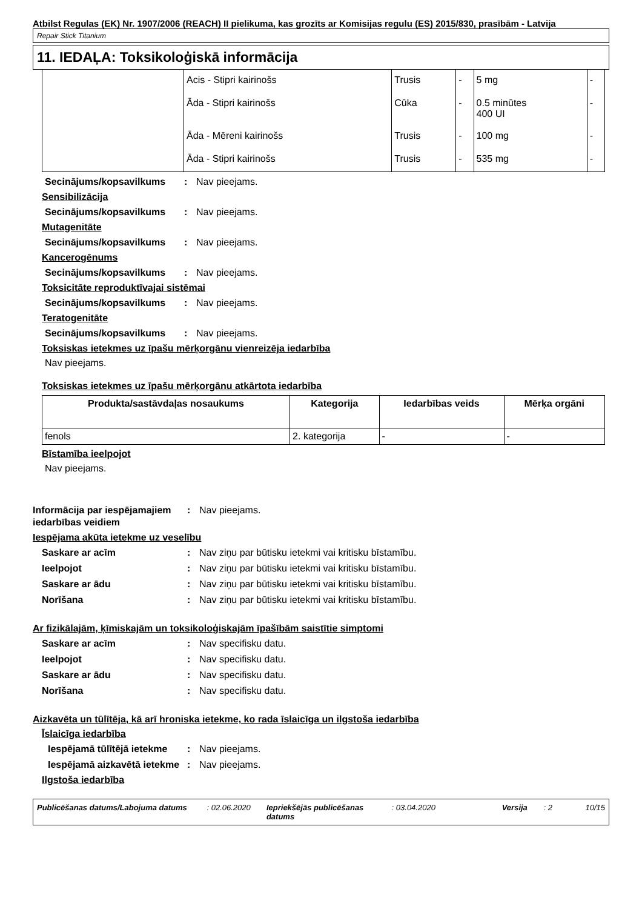Atbilst Regulas (EK) Nr. 1907/2006 (REACH) II pielikuma, kas grozīts ar Komisijas regulu (ES) 2015/830, prasībām - Latvija
Repair Stick Titanium
11. IEDAĻA: Toksikoloģiskā informācija
| | Acis - Stipri kairinošs | Trusis | - | 5 mg | - |
| | Āda - Stipri kairinošs | Cūka | - | 0.5 minūtes 400 UI | - |
| | Āda - Mēreni kairinošs | Trusis | - | 100 mg | - |
| | Āda - Stipri kairinošs | Trusis | - | 535 mg | - |
Secinājums/kopsavilkums: Nav pieejams.
Sensibilizācija
Secinājums/kopsavilkums: Nav pieejams.
Mutagenitāte
Secinājums/kopsavilkums: Nav pieejams.
Kancerogēnums
Secinājums/kopsavilkums: Nav pieejams.
Toksicitāte reproduktīvajai sistēmai
Secinājums/kopsavilkums: Nav pieejams.
Teratogenitāte
Secinājums/kopsavilkums: Nav pieejams.
Toksiskas ietekmes uz īpašu mērķorgānu vienreizēja iedarbība
Nav pieejams.
Toksiskas ietekmes uz īpašu mērķorgānu atkārtota iedarbība
| Produkta/sastāvdaļas nosaukums | Kategorija | Iedarbības veids | Mērķa orgāni |
| --- | --- | --- | --- |
| fenols | 2. kategorija | - | - |
Bīstamība ieelpojot
Nav pieejams.
Informācija par iespējamajiem iedarbības veidiem: Nav pieejams.
Iespējama akūta ietekme uz veselību
Saskare ar acīm: Nav ziņu par būtisku ietekmi vai kritisku bīstamību.
Ieelpojot: Nav ziņu par būtisku ietekmi vai kritisku bīstamību.
Saskare ar ādu: Nav ziņu par būtisku ietekmi vai kritisku bīstamību.
Norīšana: Nav ziņu par būtisku ietekmi vai kritisku bīstamību.
Ar fizikālajām, ķīmiskajām un toksikoloģiskajām īpašībām saistītie simptomi
Saskare ar acīm: Nav specifisku datu.
Ieelpojot: Nav specifisku datu.
Saskare ar ādu: Nav specifisku datu.
Norīšana: Nav specifisku datu.
Aizkavēta un tūlītēja, kā arī hroniska ietekme, ko rada īslaicīga un ilgstoša iedarbība
Īslaicīga iedarbība
Iespējamā tūlītējā ietekme: Nav pieejams.
Iespējamā aizkavētā ietekme: Nav pieejams.
Ilgstoša iedarbība
Publicēšanas datums/Labojuma datums: 02.06.2020 Iepriekšējās publicēšanas datums: 03.04.2020 Versija: 2 10/15